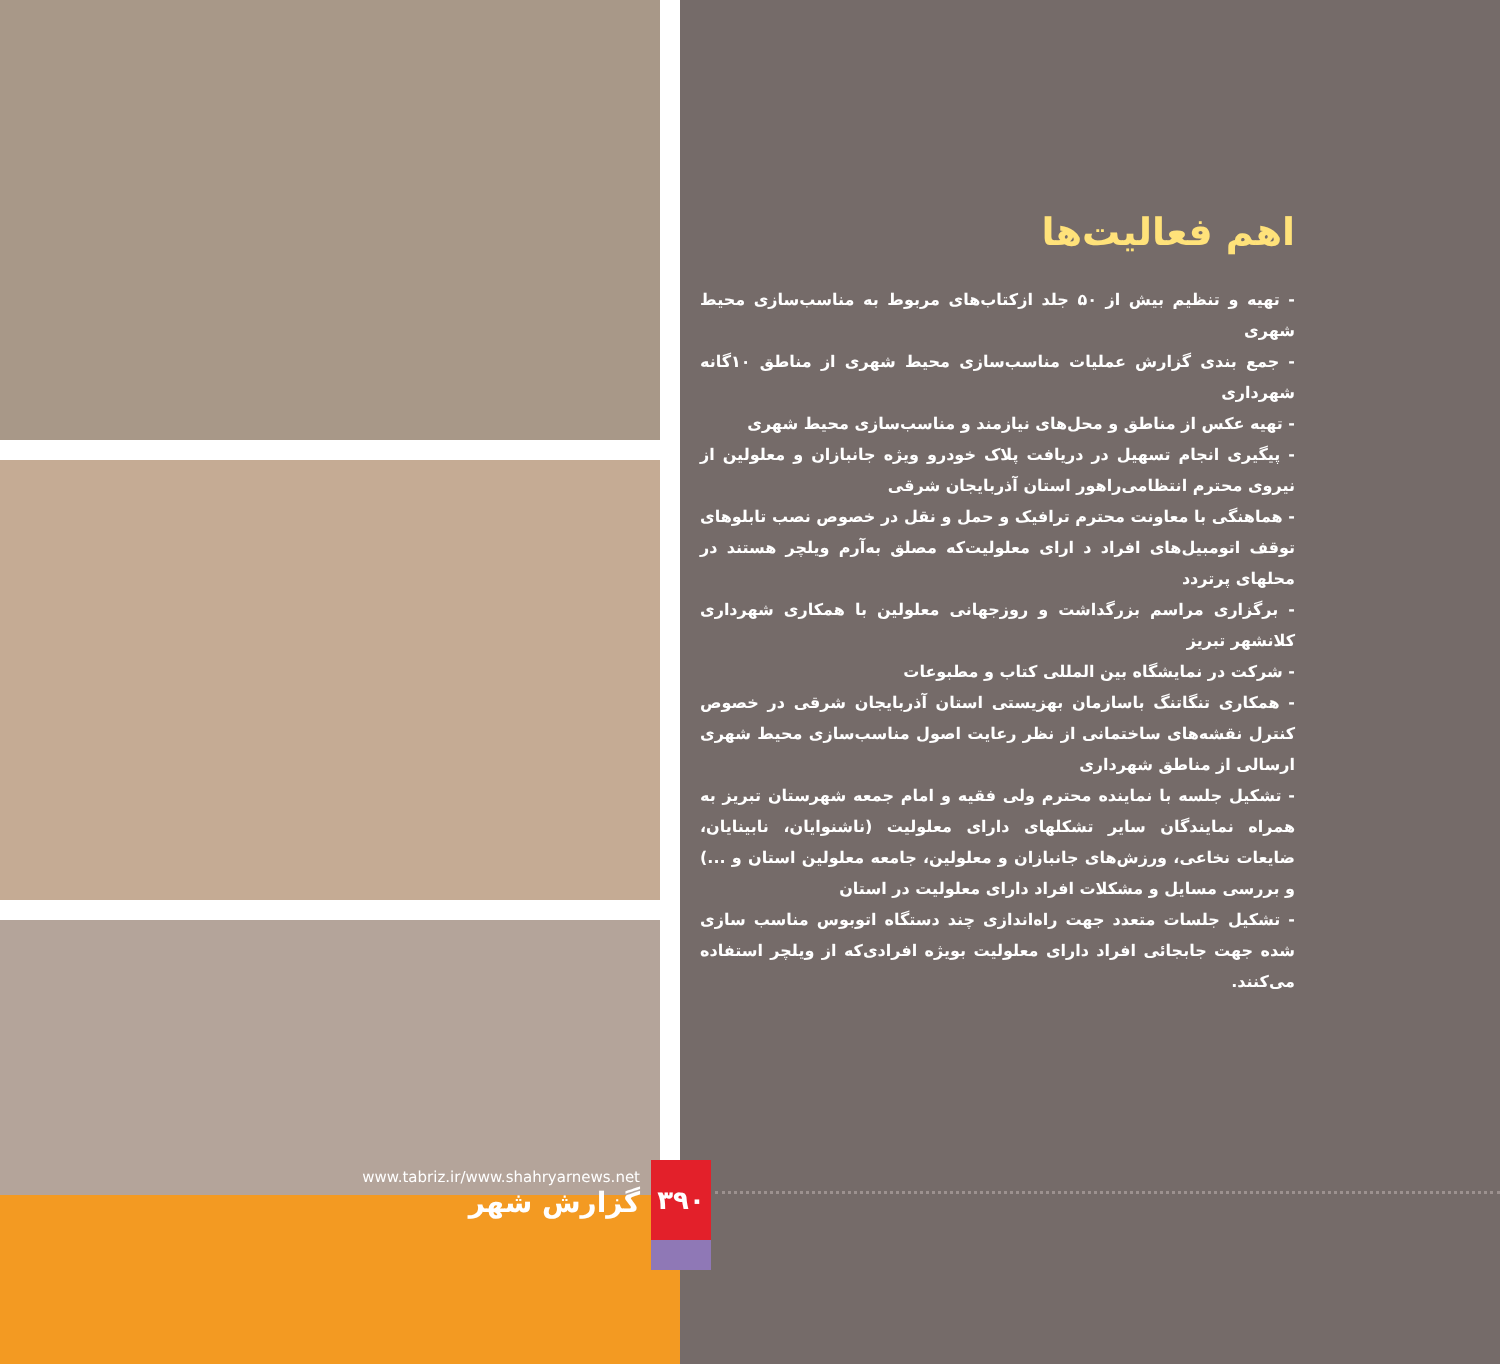www.tabriz.ir/www.shahryarnews.net
گزارش شهر
۳۹۰
اهم فعالیت‌ها
- تهیه و تنظیم بیش از ۵۰ جلد ازکتاب‌های مربوط به مناسب‌سازی محیط شهری
- جمع بندی گزارش عملیات مناسب‌سازی محیط شهری از مناطق ۱۰گانه شهرداری
- تهیه عکس از مناطق و محل‌های نیازمند و مناسب‌سازی محیط شهری
- پیگیری انجام تسهیل در دریافت پلاک خودرو ویژه جانبازان و معلولین از نیروی محترم انتظامی‌راهور استان آذربایجان شرقی
- هماهنگی با معاونت محترم ترافیک و حمل و نقل در خصوص نصب تابلوهای توقف اتومبیل‌های افراد د ارای معلولیت‌که مصلق به‌آرم ویلچر هستند در محلهای پرتردد
- برگزاری مراسم بزرگداشت و روزجهانی معلولین با همکاری شهرداری کلانشهر تبریز
- شرکت در نمایشگاه بین المللی کتاب و مطبوعات
- همکاری تنگاتنگ باسازمان بهزیستی استان آذربایجان شرقی در خصوص کنترل نقشه‌های ساختمانی از نظر رعایت اصول مناسب‌سازی محیط شهری ارسالی از مناطق شهرداری
- تشکیل جلسه با نماینده محترم ولی فقیه و امام جمعه شهرستان تبریز به همراه نمایندگان سایر تشکلهای دارای معلولیت (ناشنوایان، نابینایان، ضایعات نخاعی، ورزش‌های جانبازان و معلولین، جامعه معلولین استان و ...) و بررسی مسایل و مشکلات افراد دارای معلولیت در استان
- تشکیل جلسات متعدد جهت راه‌اندازی چند دستگاه اتوبوس مناسب سازی شده جهت جابجائی افراد دارای معلولیت بویژه افرادی‌که از ویلچر استفاده می‌کنند.